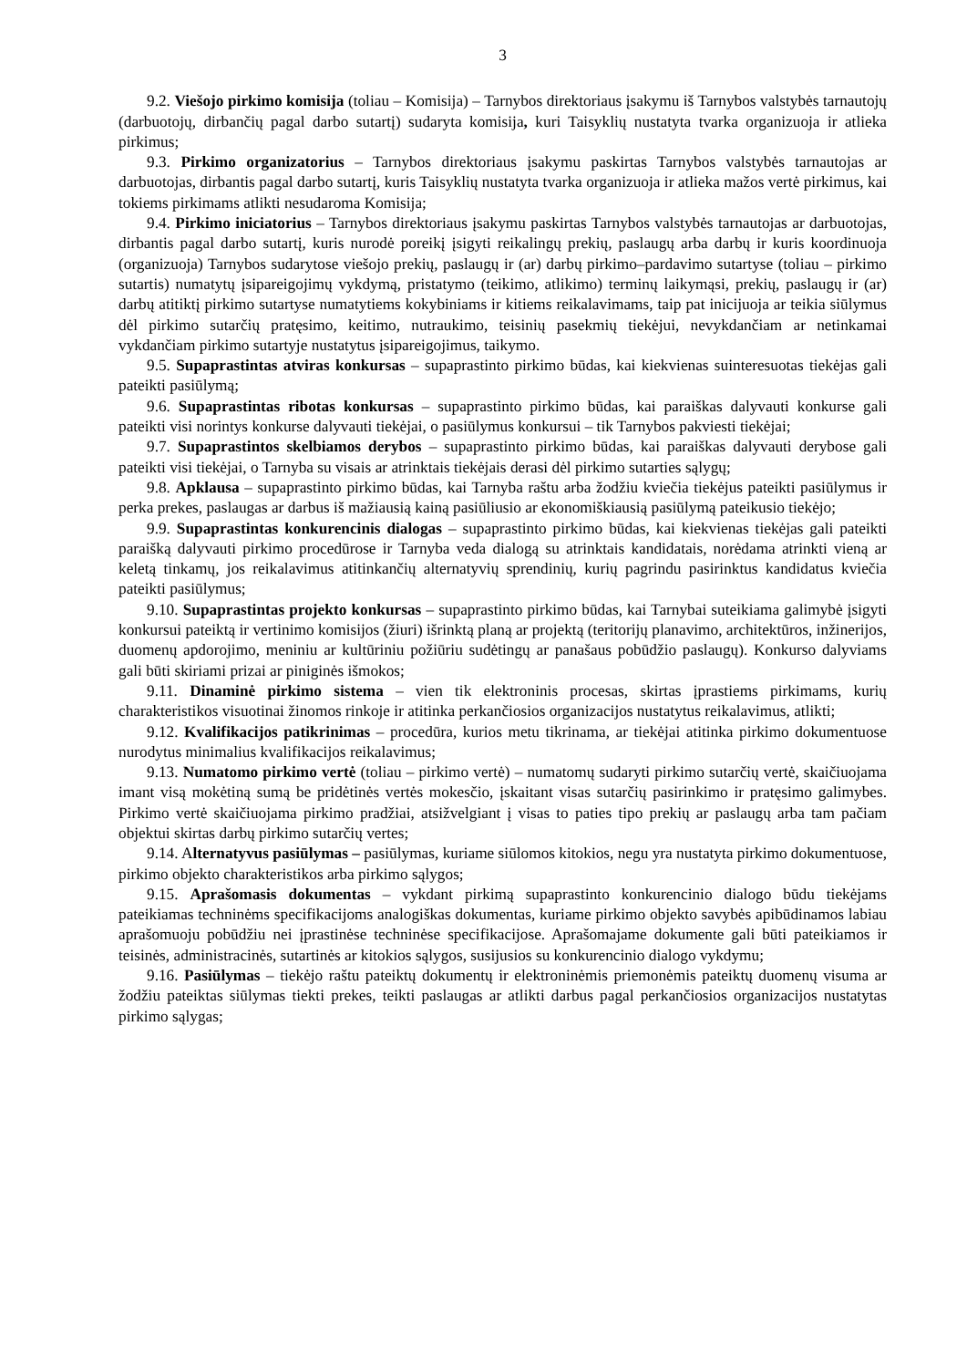3
9.2. Viešojo pirkimo komisija (toliau – Komisija) – Tarnybos direktoriaus įsakymu iš Tarnybos valstybės tarnautojų (darbuotojų, dirbančių pagal darbo sutartį) sudaryta komisija, kuri Taisyklių nustatyta tvarka organizuoja ir atlieka pirkimus;
9.3. Pirkimo organizatorius – Tarnybos direktoriaus įsakymu paskirtas Tarnybos valstybės tarnautojas ar darbuotojas, dirbantis pagal darbo sutartį, kuris Taisyklių nustatyta tvarka organizuoja ir atlieka mažos vertė pirkimus, kai tokiems pirkimams atlikti nesudaroma Komisija;
9.4. Pirkimo iniciatorius – Tarnybos direktoriaus įsakymu paskirtas Tarnybos valstybės tarnautojas ar darbuotojas, dirbantis pagal darbo sutartį, kuris nurodė poreikį įsigyti reikalingų prekių, paslaugų arba darbų ir kuris koordinuoja (organizuoja) Tarnybos sudarytose viešojo prekių, paslaugų ir (ar) darbų pirkimo–pardavimo sutartyse (toliau – pirkimo sutartis) numatytų įsipareigojimų vykdymą, pristatymo (teikimo, atlikimo) terminų laikymąsi, prekių, paslaugų ir (ar) darbų atitiktį pirkimo sutartyse numatytiems kokybiniams ir kitiems reikalavimams, taip pat inicijuoja ar teikia siūlymus dėl pirkimo sutarčių pratęsimo, keitimo, nutraukimo, teisinių pasekmių tiekėjui, nevykdančiam ar netinkamai vykdančiam pirkimo sutartyje nustatytus įsipareigojimus, taikymo.
9.5. Supaprastintas atviras konkursas – supaprastinto pirkimo būdas, kai kiekvienas suinteresuotas tiekėjas gali pateikti pasiūlymą;
9.6. Supaprastintas ribotas konkursas – supaprastinto pirkimo būdas, kai paraiškas dalyvauti konkurse gali pateikti visi norintys konkurse dalyvauti tiekėjai, o pasiūlymus konkursui – tik Tarnybos pakviesti tiekėjai;
9.7. Supaprastintos skelbiamos derybos – supaprastinto pirkimo būdas, kai paraiškas dalyvauti derybose gali pateikti visi tiekėjai, o Tarnyba su visais ar atrinktais tiekėjais derasi dėl pirkimo sutarties sąlygų;
9.8. Apklausa – supaprastinto pirkimo būdas, kai Tarnyba raštu arba žodžiu kviečia tiekėjus pateikti pasiūlymus ir perka prekes, paslaugas ar darbus iš mažiausią kainą pasiūliusio ar ekonomiškiausią pasiūlymą pateikusio tiekėjo;
9.9. Supaprastintas konkurencinis dialogas – supaprastinto pirkimo būdas, kai kiekvienas tiekėjas gali pateikti paraišką dalyvauti pirkimo procedūrose ir Tarnyba veda dialogą su atrinktais kandidatais, norėdama atrinkti vieną ar keletą tinkamų, jos reikalavimus atitinkančių alternatyvių sprendinių, kurių pagrindu pasirinktus kandidatus kviečia pateikti pasiūlymus;
9.10. Supaprastintas projekto konkursas – supaprastinto pirkimo būdas, kai Tarnybai suteikiama galimybė įsigyti konkursui pateiktą ir vertinimo komisijos (žiuri) išrinktą planą ar projektą (teritorijų planavimo, architektūros, inžinerijos, duomenų apdorojimo, meniniu ar kultūriniu požiūriu sudėtingų ar panašaus pobūdžio paslaugų). Konkurso dalyviams gali būti skiriami prizai ar piniginės išmokos;
9.11. Dinaminė pirkimo sistema – vien tik elektroninis procesas, skirtas įprastiems pirkimams, kurių charakteristikos visuotinai žinomos rinkoje ir atitinka perkančiosios organizacijos nustatytus reikalavimus, atlikti;
9.12. Kvalifikacijos patikrinimas – procedūra, kurios metu tikrinama, ar tiekėjai atitinka pirkimo dokumentuose nurodytus minimalius kvalifikacijos reikalavimus;
9.13. Numatomo pirkimo vertė (toliau – pirkimo vertė) – numatomų sudaryti pirkimo sutarčių vertė, skaičiuojama imant visą mokėtiną sumą be pridėtinės vertės mokesčio, įskaitant visas sutarčių pasirinkimo ir pratęsimo galimybes. Pirkimo vertė skaičiuojama pirkimo pradžiai, atsižvelgiant į visas to paties tipo prekių ar paslaugų arba tam pačiam objektui skirtas darbų pirkimo sutarčių vertes;
9.14. Alternatyvus pasiūlymas – pasiūlymas, kuriame siūlomos kitokios, negu yra nustatyta pirkimo dokumentuose, pirkimo objekto charakteristikos arba pirkimo sąlygos;
9.15. Aprašomasis dokumentas – vykdant pirkimą supaprastinto konkurencinio dialogo būdu tiekėjams pateikiamas techninėms specifikacijoms analogiškas dokumentas, kuriame pirkimo objekto savybės apibūdinamos labiau aprašomuoju pobūdžiu nei įprastinėse techninėse specifikacijose. Aprašomajame dokumente gali būti pateikiamos ir teisinės, administracinės, sutartinės ar kitokios sąlygos, susijusios su konkurencinio dialogo vykdymu;
9.16. Pasiūlymas – tiekėjo raštu pateiktų dokumentų ir elektroninėmis priemonėmis pateiktų duomenų visuma ar žodžiu pateiktas siūlymas tiekti prekes, teikti paslaugas ar atlikti darbus pagal perkančiosios organizacijos nustatytas pirkimo sąlygas;